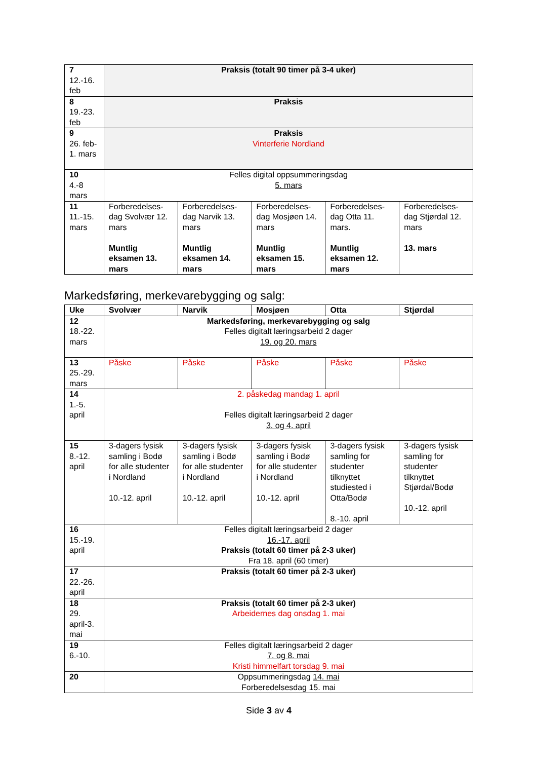| 7 12.-16. feb | Praksis (totalt 90 timer på 3-4 uker) | | | | |
| 8 19.-23. feb | Praksis | | | | |
| 9 26. feb-1. mars | Praksis Vinterferie Nordland | | | | |
| 10 4.-8 mars | Felles digital oppsummeringsdag 5. mars | | | | |
| 11 11.-15. mars | Forberedelses-dag Svolvær 12. mars Muntlig eksamen 13. mars | Forberedelses-dag Narvik 13. mars Muntlig eksamen 14. mars | Forberedelses-dag Mosjøen 14. mars Muntlig eksamen 15. mars | Forberedelses-dag Otta 11. mars. Muntlig eksamen 12. mars | Forberedelses-dag Stjørdal 12. mars 13. mars |
Markedsføring, merkevarebygging og salg:
| Uke | Svolvær | Narvik | Mosjøen | Otta | Stjørdal |
| --- | --- | --- | --- | --- | --- |
| 12 18.-22. mars | Markedsføring, merkevarebygging og salg Felles digitalt læringsarbeid 2 dager 19. og 20. mars | | | | |
| 13 25.-29. mars | Påske | Påske | Påske | Påske | Påske |
| 14 1.-5. april | 2. påskedag mandag 1. april Felles digitalt læringsarbeid 2 dager 3. og 4. april | | | | |
| 15 8.-12. april | 3-dagers fysisk samling i Bodø for alle studenter i Nordland 10.-12. april | 3-dagers fysisk samling i Bodø for alle studenter i Nordland 10.-12. april | 3-dagers fysisk samling i Bodø for alle studenter i Nordland 10.-12. april | 3-dagers fysisk samling for studenter tilknyttet studiested i Otta/Bodø 8.-10. april | 3-dagers fysisk samling for studenter tilknyttet Stjørdal/Bodø 10.-12. april |
| 16 15.-19. april | Felles digitalt læringsarbeid 2 dager 16.-17. april Praksis (totalt 60 timer på 2-3 uker) Fra 18. april (60 timer) | | | | |
| 17 22.-26. april | Praksis (totalt 60 timer på 2-3 uker) | | | | |
| 18 29. april-3. mai | Praksis (totalt 60 timer på 2-3 uker) Arbeidernes dag onsdag 1. mai | | | | |
| 19 6.-10. | Felles digitalt læringsarbeid 2 dager 7. og 8. mai Kristi himmelfart torsdag 9. mai | | | | |
| 20 | Oppsummeringsdag 14. mai Forberedelsesdag 15. mai | | | | |
Side 3 av 4